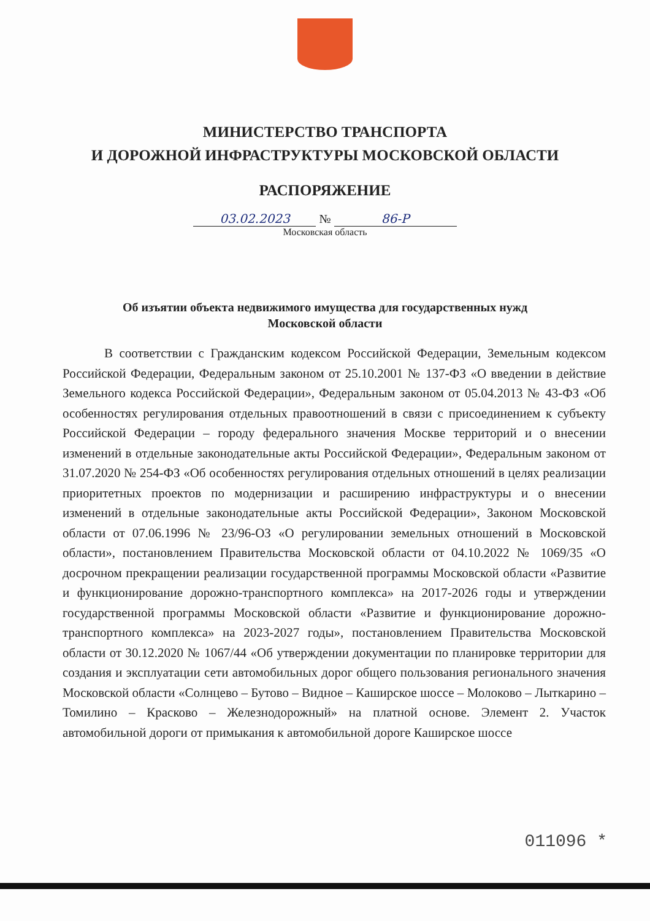МИНИСТЕРСТВО ТРАНСПОРТА
И ДОРОЖНОЙ ИНФРАСТРУКТУРЫ МОСКОВСКОЙ ОБЛАСТИ
РАСПОРЯЖЕНИЕ
03.02.2023 № 86-Р
Московская область
Об изъятии объекта недвижимого имущества для государственных нужд
Московской области
В соответствии с Гражданским кодексом Российской Федерации, Земельным кодексом Российской Федерации, Федеральным законом от 25.10.2001 № 137-ФЗ «О введении в действие Земельного кодекса Российской Федерации», Федеральным законом от 05.04.2013 № 43-ФЗ «Об особенностях регулирования отдельных правоотношений в связи с присоединением к субъекту Российской Федерации – городу федерального значения Москве территорий и о внесении изменений в отдельные законодательные акты Российской Федерации», Федеральным законом от 31.07.2020 № 254-ФЗ «Об особенностях регулирования отдельных отношений в целях реализации приоритетных проектов по модернизации и расширению инфраструктуры и о внесении изменений в отдельные законодательные акты Российской Федерации», Законом Московской области от 07.06.1996 № 23/96-ОЗ «О регулировании земельных отношений в Московской области», постановлением Правительства Московской области от 04.10.2022 № 1069/35 «О досрочном прекращении реализации государственной программы Московской области «Развитие и функционирование дорожно-транспортного комплекса» на 2017-2026 годы и утверждении государственной программы Московской области «Развитие и функционирование дорожно-транспортного комплекса» на 2023-2027 годы», постановлением Правительства Московской области от 30.12.2020 № 1067/44 «Об утверждении документации по планировке территории для создания и эксплуатации сети автомобильных дорог общего пользования регионального значения Московской области «Солнцево – Бутово – Видное – Каширское шоссе – Молоково – Лыткарино – Томилино – Красково – Железнодорожный» на платной основе. Элемент 2. Участок автомобильной дороги от примыкания к автомобильной дороге Каширское шоссе
011096 *